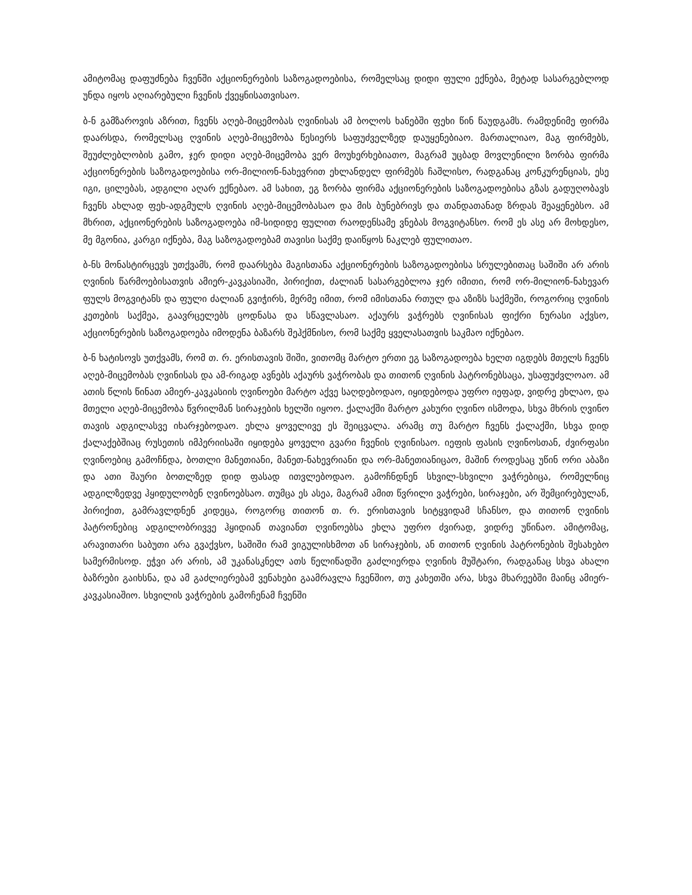ამიტომაც დაფუძნება ჩვენში აქციონერების საზოგადოებისა, რომელსაც დიდი ფული ექნება, მეტად სასარგებლოდ უნდა იყოს აღიარებული ჩვენის ქვეყნისათვისაო.
ბ-ნ გამზაროვის აზრით, ჩვენს აღებ-მიცემობას ღვინისას ამ ბოლოს ხანებში ფეხი წინ წაუდგამს. რამდენიმე ფირმა დაარსდა, რომელსაც ღვინის აღებ-მიცემობა წესიერს საფუძველზედ დაუყენებიაო. მართალიაო, მაგ ფირმებს, შეუძლებლობის გამო, ჯერ დიდი აღებ-მიცემობა ვერ მოუხერხებიათო, მაგრამ უცბად მოვლენილი ზორბა ფირმა აქციონერების საზოგადოებისა ორ-მილიონ-ნახევრით ეხლანდელ ფირმებს ჩაშლისო, რადგანაც კონკურენციას, ესე იგი, ცილებას, ადგილი აღარ ექნებაო. ამ სახით, ეგ ზორბა ფირმა აქციონერების საზოგადოებისა გზას გადუღობავს ჩვენს ახლად ფეხ-ადგმულს ღვინის აღებ-მიცემობასაო და მის ბუნებრივს და თანდათანად ზრდას შეაყენებსო. ამ მხრით, აქციონერების საზოგადოება იმ-სიდიდე ფულით რაოდენსამე ვნებას მოგვიტანსო. რომ ეს ასე არ მოხდესო, მე მგონია, კარგი იქნება, მაგ საზოგადოებამ თავისი საქმე დაიწყოს ნაკლებ ფულითაო.
ბ-ნს მონასტირცევს უთქვამს, რომ დაარსება მაგისთანა აქციონერების საზოგადოებისა სრულებითაც საშიში არ არის ღვინის წარმოებისათვის ამიერ-კავკასიაში, პირიქით, ძალიან სასარგებლოა ჯერ იმითი, რომ ორ-მილიონ-ნახევარ ფულს მოგვიტანს და ფული ძალიან გვიჭირს, მერმე იმით, რომ იმისთანა რთულ და აზიზს საქმეში, როგორიც ღვინის კეთების საქმეა, გაავრცელებს ცოდნასა და სწავლასაო. აქაურს ვაჭრებს ღვინისას ფიქრი ნურასი აქვსო, აქციონერების საზოგადოება იმოდენა ბაზარს შეჰქმნისო, რომ საქმე ყველასათვის საკმაო იქნებაო.
ბ-ნ ხატისოვს უთქვამს, რომ თ. რ. ერისთავის შიში, ვითომც მარტო ერთი ეგ საზოგადოება ხელთ იგდებს მთელს ჩვენს აღებ-მიცემობას ღვინისას და ამ-რიგად ავნებს აქაურს ვაჭრობას და თითონ ღვინის პატრონებსაცა, უსაფუძვლოაო. ამ ათის წლის წინათ ამიერ-კავკასიის ღვინოები მარტო აქვე საღდებოდაო, იყიდებოდა უფრო იეფად, ვიდრე ეხლაო, და მთელი აღებ-მიცემობა წვრილმან სირაჯების ხელში იყოო. ქალაქში მარტო კახური ღვინო ისმოდა, სხვა მხრის ღვინო თავის ადგილასვე იხარჯებოდაო. ეხლა ყოველივე ეს შეიცვალა. არამც თუ მარტო ჩვენს ქალაქში, სხვა დიდ ქალაქებშიაც რუსეთის იმპერიისაში იყიდება ყოველი გვარი ჩვენის ღვინისაო. იეფის ფასის ღვინოსთან, ძვირფასი ღვინოებიც გამოჩნდა, ბოთლი მანეთიანი, მანეთ-ნახევრიანი და ორ-მანეთიანიცაო, მაშინ როდესაც უწინ ორი აბაზი და ათი შაური ბოთლზედ დიდ ფასად ითვლებოდაო. გამოჩნდნენ სხვილ-სხვილი ვაჭრებიცა, რომელნიც ადგილზედვე ჰყიდულობენ ღვინოებსაო. თუმცა ეს ასეა, მაგრამ ამით წვრილი ვაჭრები, სირაჯები, არ შემცირებულან, პირიქით, გამრავლდნენ კიდეცა, როგორც თითონ თ. რ. ერისთავის სიტყვიდამ სჩანსო, და თითონ ღვინის პატრონებიც ადგილობრივვე ჰყიდიან თავიანთ ღვინოებსა ეხლა უფრო ძვირად, ვიდრე უწინაო. ამიტომაც, არავითარი საბუთი არა გვაქვსო, საშიში რამ ვიგულისხმოთ ან სირაჯების, ან თითონ ღვინის პატრონების შესახებო სამერმისოდ. ეჭვი არ არის, ამ უკანასკნელ ათს წელიწადში გაძლიერდა ღვინის მუშტარი, რადგანაც სხვა ახალი ბაზრები გაიხსნა, და ამ გაძლიერებამ ვენახები გაამრავლა ჩვენშიო, თუ კახეთში არა, სხვა მხარეებში მაინც ამიერ-კავკასიაშიო. სხვილის ვაჭრების გამოჩენამ ჩვენში